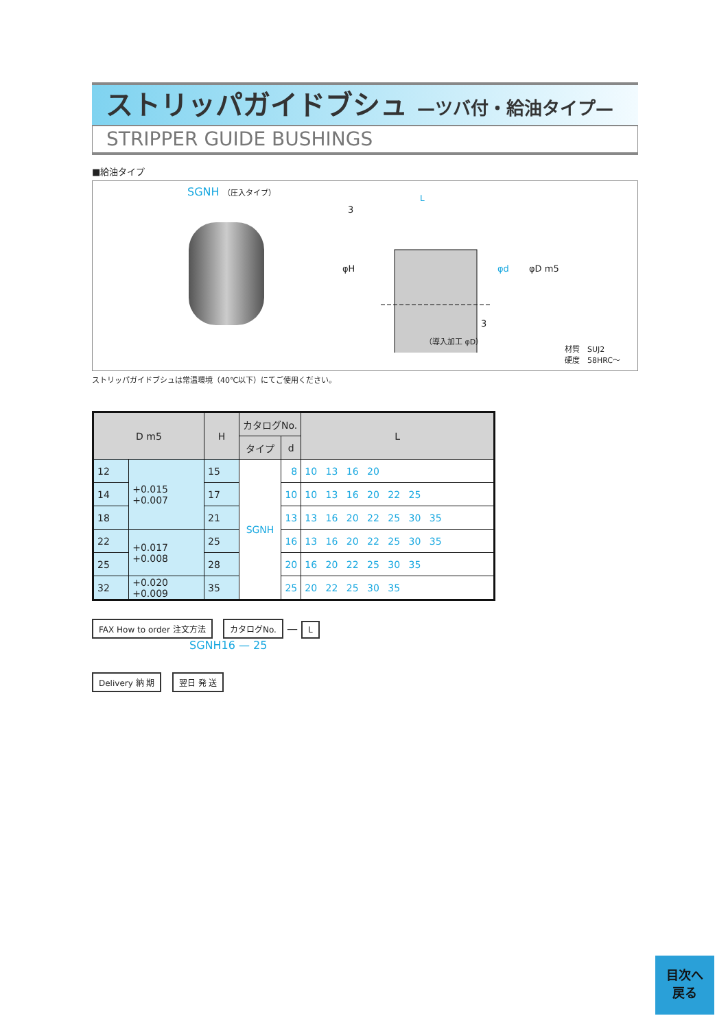ストリッパガイドブシュ —ツバ付・給油タイプ—
STRIPPER GUIDE BUSHINGS
■給油タイプ
SGNH （圧入タイプ）
L
3
φH φd φD m5
3
（導入加工 φD）
材質　SUJ2
硬度　58HRC～
ストリッパガイドブシュは常温環境（40℃以下）にてご使用ください。
| D m5 | | H | カタログNo. | | L |
| --- | --- | --- | --- | --- | --- |
| | | | タイプ | d | |
| 12 | +0.015 +0.007 | 15 | SGNH | 8 | 10 13 16 20 |
| 14 | | 17 | | 10 | 10 13 16 20 22 25 |
| 18 | | 21 | | 13 | 13 16 20 22 25 30 35 |
| 22 | +0.017 +0.008 | 25 | | 16 | 13 16 20 22 25 30 35 |
| 25 | | 28 | | 20 | 16 20 22 25 30 35 |
| 32 | +0.020 +0.009 | 35 | | 25 | 20 22 25 30 35 |
FAX How to order 注文方法 カタログNo. — L
SGNH16 — 25
Delivery 納 期 翌日 発 送
目次へ
戻る